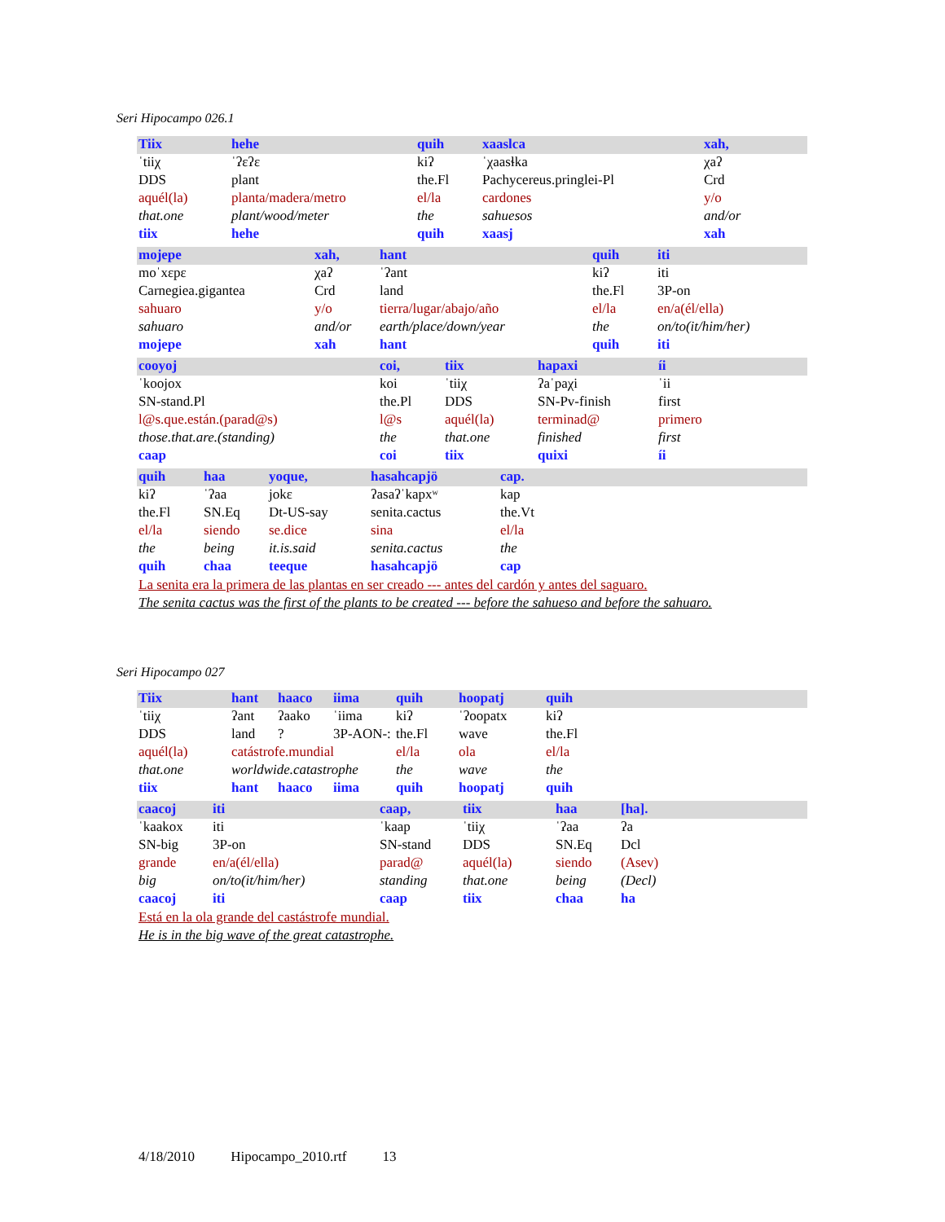Seri Hipocampo 026.1
| Tiix | hehe | quih | xaaslca | xah, |
| ˈtiiχ | ˈʔɛʔɛ | kiʔ | ˈχaasɬka | χaʔ |
| DDS | plant | the.Fl | Pachycereus.pringlei-Pl | Crd |
| aquél(la) | planta/madera/metro | el/la | cardones | y/o |
| that.one | plant/wood/meter | the | sahuesos | and/or |
| tiix | hehe | quih | xaasj | xah |
| mojepe | xah, | hant | quih | iti |
| moˈxɛpɛ | χaʔ | ˈʔant | kiʔ | iti |
| Carnegiea.gigantea | Crd | land | the.Fl | 3P-on |
| sahuaro | y/o | tierra/lugar/abajo/año | el/la | en/a(él/ella) |
| sahuaro | and/or | earth/place/down/year | the | on/to(it/him/her) |
| mojepe | xah | hant | quih | iti |
| cooyoj | coi, | tiix | hapaxi | íi |
| ˈkoojox | koi | ˈtiiχ | ʔaˈpaχi | ˈii |
| SN-stand.Pl | the.Pl | DDS | SN-Pv-finish | first |
| l@s.que.están.(parad@s) | l@s | aquél(la) | terminad@ | primero |
| those.that.are.(standing) | the | that.one | finished | first |
| caap | coi | tiix | quixi | íi |
| quih | haa | yoque, | hasahcapjö | cap. |
| kiʔ | ˈʔaa | jokɛ | ʔasaʔˈkapxʷ | kap |
| the.Fl | SN.Eq | Dt-US-say | senita.cactus | the.Vt |
| el/la | siendo | se.dice | sina | el/la |
| the | being | it.is.said | senita.cactus | the |
| quih | chaa | teeque | hasahcapjö | cap |
La senita era la primera de las plantas en ser creado --- antes del cardón y antes del saguaro.
The senita cactus was the first of the plants to be created --- before the sahueso and before the sahuaro.
Seri Hipocampo 027
| Tiix | hant | haaco | iima | quih | hoopatj | quih |
| ˈtiiχ | ʔant | ʔaako | ˈiima | kiʔ | ˈʔoopatx | kiʔ |
| DDS | land | ? | 3P-AON-: | the.Fl | wave | the.Fl |
| aquél(la) | catástrofe.mundial | | | el/la | ola | el/la |
| that.one | worldwide.catastrophe | | | the | wave | the |
| tiix | hant | haaco | iima | quih | hoopatj | quih |
| caacoj | iti | caap, | tiix | haa | [ha]. |
| ˈkaakox | iti | ˈkaap | ˈtiiχ | ˈʔaa | ʔa |
| SN-big | 3P-on | SN-stand | DDS | SN.Eq | Dcl |
| grande | en/a(él/ella) | parad@ | aquél(la) | siendo | (Asev) |
| big | on/to(it/him/her) | standing | that.one | being | (Decl) |
| caacoj | iti | caap | tiix | chaa | ha |
Está en la ola grande del castástrofe mundial.
He is in the big wave of the great catastrophe.
4/18/2010 Hipocampo_2010.rtf 13